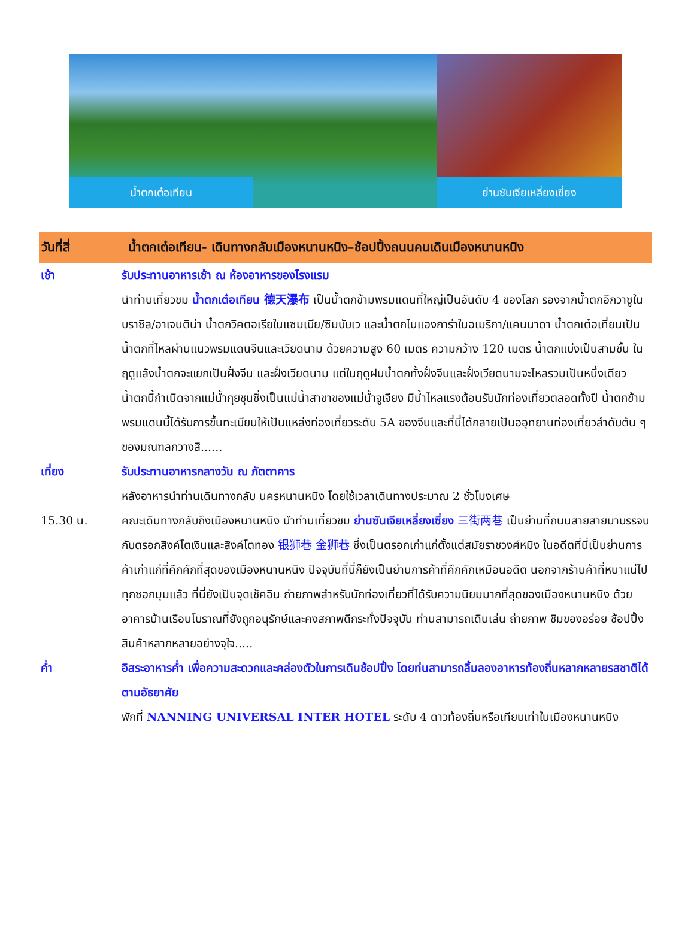น้ำตกเต๋อเทียน ย่านซันเจียเหลี่ยงเซี่ยง
วันที่สี่ น้ำตกเต๋อเทียน- เดินทางกลับเมืองหนานหนิง–ช้อปปิ้งถนนคนเดินเมืองหนานหนิง
เช้า รับประทานอาหารเช้า ณ ห้องอาหารของโรงแรม
นำท่านเที่ยวชม น้ำตกเต๋อเทียน 德天瀑布 เป็นน้ำตกข้ามพรมแดนที่ใหญ่เป็นอันดับ 4 ของโลก รองจากน้ำตกอีกวาซูในบราซิล/อาเจนติน่า น้ำตกวิคตอเรียในแซมเบีย/ซิมบับเว และน้ำตกไนแองการ่าในอเมริกา/แคนนาดา น้ำตกเต๋อเที่ยนเป็นน้ำตกที่ไหลผ่านแนวพรมแดนจีนและเวียดนาม ด้วยความสูง 60 เมตร ความกว้าง 120 เมตร น้ำตกแบ่งเป็นสามชั้น ในฤดูแล้งน้ำตกจะแยกเป็นฝั่งจีน และฝั่งเวียดนาม แต่ในฤดูฝนน้ำตกทั้งฝั่งจีนและฝั่งเวียดนามจะไหลรวมเป็นหนึ่งเดียว น้ำตกนี้กำเนิดจากแม่น้ำกุยชุนซึ่งเป็นแม่น้ำสาขาของแม่น้ำจูเจียง มีน้ำไหลแรงต้อนรับนักท่องเที่ยวตลอดทั้งปี น้ำตกข้ามพรมแดนนี้ได้รับการขึ้นทะเบียนให้เป็นแหล่งท่องเที่ยวระดับ 5A ของจีนและที่นี่ได้กลายเป็นออุทยานท่องเที่ยวลำดับต้น ๆ ของมณฑลกวางสี......
เที่ยง รับประทานอาหารกลางวัน ณ ภัตตาคาร
หลังอาหารนำท่านเดินทางกลับ นครหนานหนิง โดยใช้เวลาเดินทางประมาณ 2 ชั่วโมงเศษ
15.30 น. คณะเดินทางกลับถึงเมืองหนานหนิง นำท่านเที่ยวชม ย่านซันเจียเหลี่ยงเซี่ยง 三街两巷 เป็นย่านที่ถนนสายสายมาบรรจบกับตรอกสิงค์โตเงินและสิงค์โตทอง 银狮巷 金狮巷 ซึ่งเป็นตรอกเก่าแก่ตั้งแต่สมัยราชวงศ์หมิง ในอดีตที่นี่เป็นย่านการค้าเก่าแก่ที่คึกคักที่สุดของเมืองหนานหนิง ปัจจุบันที่นี่ก็ยังเป็นย่านการค้าที่คึกคักเหมือนอดีต นอกจากร้านค้าที่หนาแน่ไปทุกซอกมุมแล้ว ที่นี่ยังเป็นจุดเช็คอิน ถ่ายภาพสำหรับนักท่องเที่ยวที่ได้รับความนิยมมากที่สุดของเมืองหนานหนิง ด้วยอาคารบ้านเรือนโบราณที่ยังถูกอนุรักษ์และคงสภาพดีกระทั่งปัจจุบัน ท่านสามารถเดินเล่น ถ่ายภาพ ชิมของอร่อย ช้อปปิ้งสินค้าหลากหลายอย่างจุใจ.....
ค่ำ อิสระอาหารค่ำ เพื่อความสะดวกและคล่องตัวในการเดินช้อปปิ้ง โดยท่นสามารถลิ้มลองอาหารท้องถิ่นหลากหลายรสชาติได้ตามอัธยาศัย
พักที่ NANNING UNIVERSAL INTER HOTEL ระดับ 4 ดาวท้องถิ่นหรือเทียบเท่าในเมืองหนานหนิง